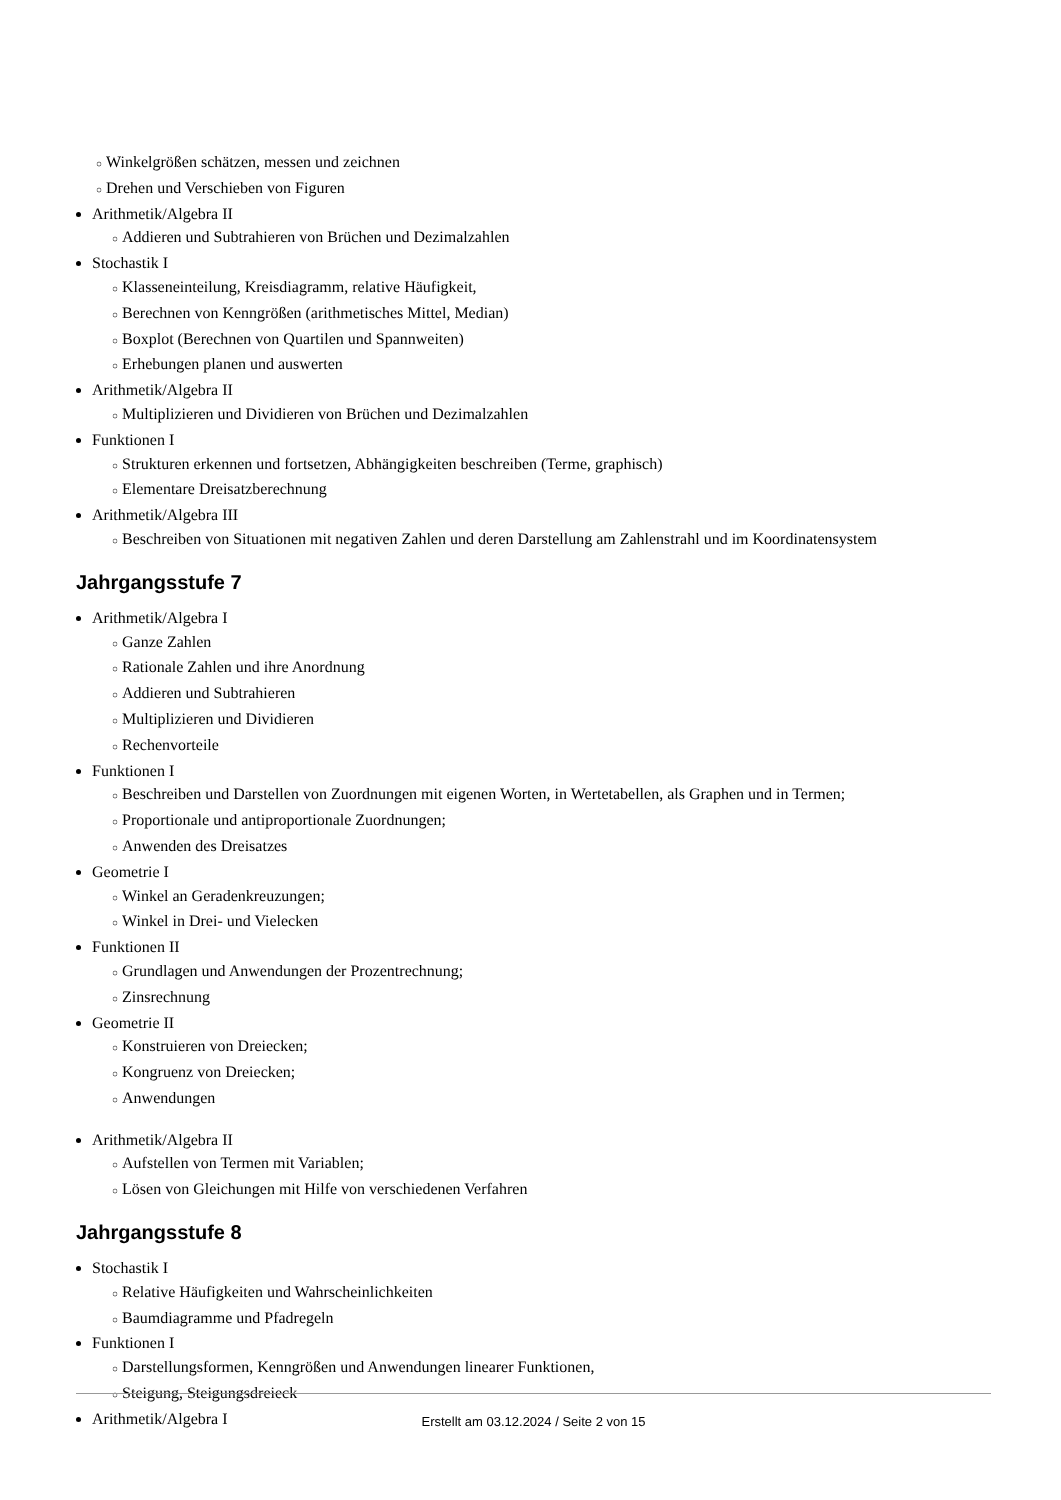○ Winkelgrößen schätzen, messen und zeichnen
○ Drehen und Verschieben von Figuren
Arithmetik/Algebra II
○ Addieren und Subtrahieren von Brüchen und Dezimalzahlen
Stochastik I
○ Klasseneinteilung, Kreisdiagramm, relative Häufigkeit,
○ Berechnen von Kenngrößen (arithmetisches Mittel, Median)
○ Boxplot (Berechnen von Quartilen und Spannweiten)
○ Erhebungen planen und auswerten
Arithmetik/Algebra II
○ Multiplizieren und Dividieren von Brüchen und Dezimalzahlen
Funktionen I
○ Strukturen erkennen und fortsetzen, Abhängigkeiten beschreiben (Terme, graphisch)
○ Elementare Dreisatzberechnung
Arithmetik/Algebra III
○ Beschreiben von Situationen mit negativen Zahlen und deren Darstellung am Zahlenstrahl und im Koordinatensystem
Jahrgangsstufe 7
Arithmetik/Algebra I
○ Ganze Zahlen
○ Rationale Zahlen und ihre Anordnung
○ Addieren und Subtrahieren
○ Multiplizieren und Dividieren
○ Rechenvorteile
Funktionen I
○ Beschreiben und Darstellen von Zuordnungen mit eigenen Worten, in Wertetabellen, als Graphen und in Termen;
○ Proportionale und antiproportionale Zuordnungen;
○ Anwenden des Dreisatzes
Geometrie I
○ Winkel an Geradenkreuzungen;
○ Winkel in Drei- und Vielecken
Funktionen II
○ Grundlagen und Anwendungen der Prozentrechnung;
○ Zinsrechnung
Geometrie II
○ Konstruieren von Dreiecken;
○ Kongruenz von Dreiecken;
○ Anwendungen
Arithmetik/Algebra II
○ Aufstellen von Termen mit Variablen;
○ Lösen von Gleichungen mit Hilfe von verschiedenen Verfahren
Jahrgangsstufe 8
Stochastik I
○ Relative Häufigkeiten und Wahrscheinlichkeiten
○ Baumdiagramme und Pfadregeln
Funktionen I
○ Darstellungsformen, Kenngrößen und Anwendungen linearer Funktionen,
○ Steigung, Steigungsdreieck
Arithmetik/Algebra I
Erstellt am 03.12.2024 / Seite 2 von 15